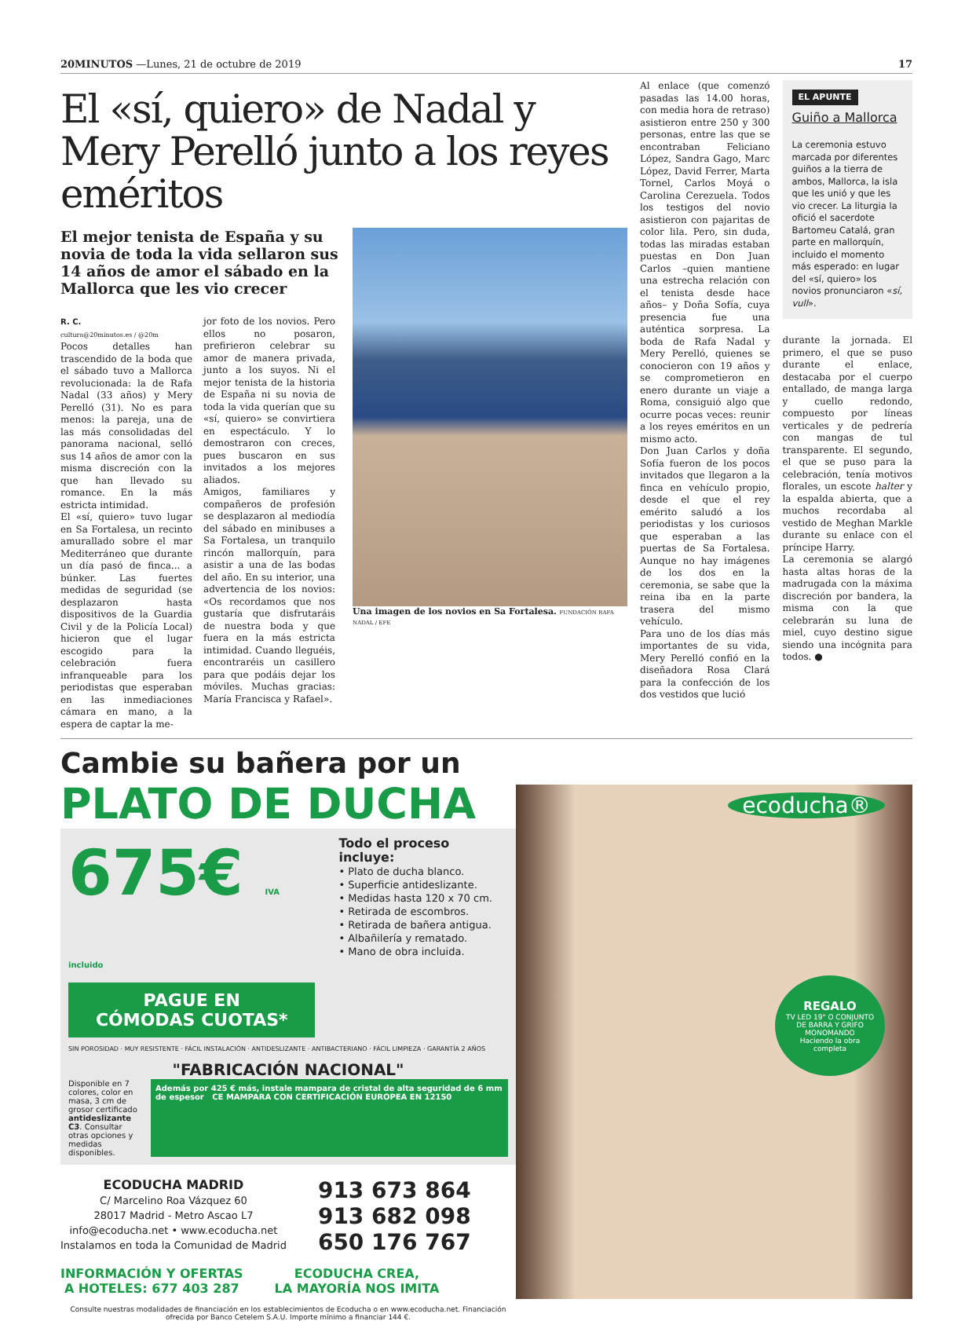20MINUTOS —Lunes, 21 de octubre de 2019 17
El «sí, quiero» de Nadal y Mery Perelló junto a los reyes eméritos
El mejor tenista de España y su novia de toda la vida sellaron sus 14 años de amor el sábado en la Mallorca que les vio crecer
R. C.
cultura@20minutos.es / @20m
Pocos detalles han trascendido de la boda que el sábado tuvo a Mallorca revolucionada: la de Rafa Nadal (33 años) y Mery Perelló (31). No es para menos: la pareja, una de las más consolidadas del panorama nacional, selló sus 14 años de amor con la misma discreción con la que han llevado su romance. En la más estricta intimidad.
El «sí, quiero» tuvo lugar en Sa Fortalesa, un recinto amurallado sobre el mar Mediterráneo que durante un día pasó de finca... a búnker. Las fuertes medidas de seguridad (se desplazaron hasta dispositivos de la Guardia Civil y de la Policía Local) hicieron que el lugar escogido para la celebración fuera infranqueable para los periodistas que esperaban en las inmediaciones cámara en mano, a la espera de captar la me-
jor foto de los novios. Pero ellos no posaron, prefirieron celebrar su amor de manera privada, junto a los suyos. Ni el mejor tenista de la historia de España ni su novia de toda la vida querían que su «sí, quiero» se convirtiera en espectáculo. Y lo demostraron con creces, pues buscaron en sus invitados a los mejores aliados.
Amigos, familiares y compañeros de profesión se desplazaron al mediodía del sábado en minibuses a Sa Fortalesa, un tranquilo rincón mallorquín, para asistir a una de las bodas del año. En su interior, una advertencia de los novios: «Os recordamos que nos gustaría que disfrutaráis de nuestra boda y que fuera en la más estricta intimidad. Cuando lleguéis, encontraréis un casillero para que podáis dejar los móviles. Muchas gracias: María Francisca y Rafael».
Una imagen de los novios en Sa Fortalesa. FUNDACIÓN RAFA NADAL / EFE
Al enlace (que comenzó pasadas las 14.00 horas, con media hora de retraso) asistieron entre 250 y 300 personas, entre las que se encontraban Feliciano López, Sandra Gago, Marc López, David Ferrer, Marta Tornel, Carlos Moyá o Carolina Cerezuela. Todos los testigos del novio asistieron con pajaritas de color lila. Pero, sin duda, todas las miradas estaban puestas en Don Juan Carlos –quien mantiene una estrecha relación con el tenista desde hace años– y Doña Sofía, cuya presencia fue una auténtica sorpresa. La boda de Rafa Nadal y Mery Perelló, quienes se conocieron con 19 años y se comprometieron en enero durante un viaje a Roma, consiguió algo que ocurre pocas veces: reunir a los reyes eméritos en un mismo acto.
Don Juan Carlos y doña Sofía fueron de los pocos invitados que llegaron a la finca en vehículo propio, desde el que el rey emérito saludó a los periodistas y los curiosos que esperaban a las puertas de Sa Fortalesa. Aunque no hay imágenes de los dos en la ceremonia, se sabe que la reina iba en la parte trasera del mismo vehículo.
Para uno de los días más importantes de su vida, Mery Perelló confió en la diseñadora Rosa Clará para la confección de los dos vestidos que lució
EL APUNTE
Guiño a Mallorca
La ceremonia estuvo marcada por diferentes guiños a la tierra de ambos, Mallorca, la isla que les unió y que les vio crecer. La liturgia la ofició el sacerdote Bartomeu Catalá, gran parte en mallorquín, incluido el momento más esperado: en lugar del «sí, quiero» los novios pronunciaron «sí, vull».
durante la jornada. El primero, el que se puso durante el enlace, destacaba por el cuerpo entallado, de manga larga y cuello redondo, compuesto por líneas verticales y de pedrería con mangas de tul transparente. El segundo, el que se puso para la celebración, tenía motivos florales, un escote halter y la espalda abierta, que a muchos recordaba al vestido de Meghan Markle durante su enlace con el príncipe Harry.
La ceremonia se alargó hasta altas horas de la madrugada con la máxima discreción por bandera, la misma con la que celebrarán su luna de miel, cuyo destino sigue siendo una incógnita para todos. ●
Cambie su bañera por un
PLATO DE DUCHA
675€ IVA incluido
PAGUE EN
CÓMODAS CUOTAS*
Todo el proceso incluye:
• Plato de ducha blanco.
• Superficie antideslizante.
• Medidas hasta 120 x 70 cm.
• Retirada de escombros.
• Retirada de bañera antigua.
• Albañilería y rematado.
• Mano de obra incluida.
SIN POROSIDAD · MUY RESISTENTE · FÁCIL INSTALACIÓN · ANTIDESLIZANTE · ANTIBACTERIANO · FÁCIL LIMPIEZA · GARANTÍA 2 AÑOS
"FABRICACIÓN NACIONAL"
Disponible en 7 colores, color en masa, 3 cm de grosor certificado antideslizante C3. Consultar otras opciones y medidas disponibles.
Además por 425 € más, instale mampara de cristal de alta seguridad de 6 mm de espesor CE MAMPARA CON CERTIFICACIÓN EUROPEA EN 12150
ECODUCHA MADRID
C/ Marcelino Roa Vázquez 60
28017 Madrid - Metro Ascao L7
info@ecoducha.net • www.ecoducha.net
Instalamos en toda la Comunidad de Madrid
913 673 864
913 682 098
650 176 767
INFORMACIÓN Y OFERTAS
A HOTELES: 677 403 287
ECODUCHA CREA,
LA MAYORÍA NOS IMITA
Consulte nuestras modalidades de financiación en los establecimientos de Ecoducha o en www.ecoducha.net. Financiación ofrecida por Banco Cetelem S.A.U. Importe mínimo a financiar 144 €.
ecoducha®
REGALO
TV LED 19" O CONJUNTO DE BARRA Y GRIFO MONOMANDO
Haciendo la obra completa